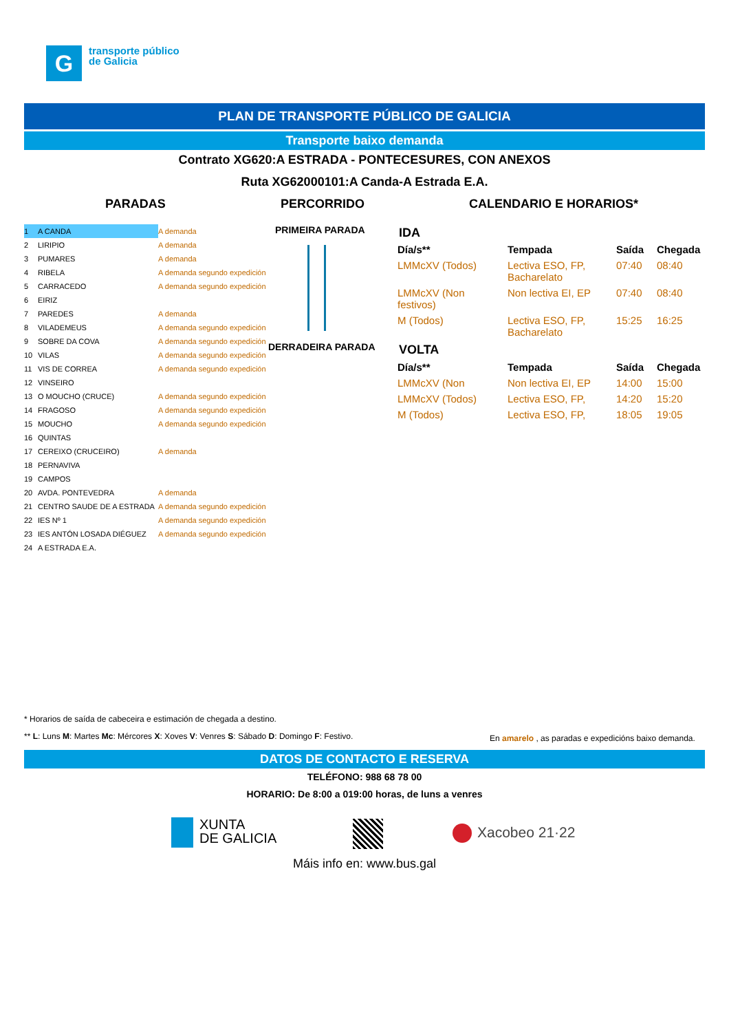G
transporte público
de Galicia
PLAN DE TRANSPORTE PÚBLICO DE GALICIA
Transporte baixo demanda
Contrato XG620:A ESTRADA - PONTECESURES, CON ANEXOS
Ruta XG62000101:A Canda-A Estrada E.A.
PARADAS PERCORRIDO CALENDARIO E HORARIOS*
| 1 | A CANDA | A demanda |
| 2 | LIRIPIO | A demanda |
| 3 | PUMARES | A demanda |
| 4 | RIBELA | A demanda segundo expedición |
| 5 | CARRACEDO | A demanda segundo expedición |
| 6 | EIRIZ | |
| 7 | PAREDES | A demanda |
| 8 | VILADEMEUS | A demanda segundo expedición |
| 9 | SOBRE DA COVA | A demanda segundo expedición |
| 10 | VILAS | A demanda segundo expedición |
| 11 | VIS DE CORREA | A demanda segundo expedición |
| 12 | VINSEIRO | |
| 13 | O MOUCHO (CRUCE) | A demanda segundo expedición |
| 14 | FRAGOSO | A demanda segundo expedición |
| 15 | MOUCHO | A demanda segundo expedición |
| 16 | QUINTAS | |
| 17 | CEREIXO (CRUCEIRO) | A demanda |
| 18 | PERNAVIVA | |
| 19 | CAMPOS | |
| 20 | AVDA. PONTEVEDRA | A demanda |
| 21 | CENTRO SAUDE DE A ESTRADA | A demanda segundo expedición |
| 22 | IES Nº 1 | A demanda segundo expedición |
| 23 | IES ANTÓN LOSADA DIÉGUEZ | A demanda segundo expedición |
| 24 | A ESTRADA E.A. | |
PRIMEIRA PARADA
DERRADEIRA PARADA
IDA
| Día/s** | Tempada | Saída | Chegada |
| --- | --- | --- | --- |
| LMMcXV (Todos) | Lectiva ESO, FP, Bacharelato | 07:40 | 08:40 |
| LMMcXV (Non festivos) | Non lectiva EI, EP | 07:40 | 08:40 |
| M (Todos) | Lectiva ESO, FP, Bacharelato | 15:25 | 16:25 |
VOLTA
| Día/s** | Tempada | Saída | Chegada |
| --- | --- | --- | --- |
| LMMcXV (Non | Non lectiva EI, EP | 14:00 | 15:00 |
| LMMcXV (Todos) | Lectiva ESO, FP, | 14:20 | 15:20 |
| M (Todos) | Lectiva ESO, FP, | 18:05 | 19:05 |
* Horarios de saída de cabeceira e estimación de chegada a destino.
** L: Luns M: Martes Mc: Mércores X: Xoves V: Venres S: Sábado D: Domingo F: Festivo.
En amarelo , as paradas e expedicións baixo demanda.
DATOS DE CONTACTO E RESERVA
TELÉFONO: 988 68 78 00
HORARIO: De 8:00 a 019:00 horas, de luns a venres
XUNTA
DE GALICIA
Xacobeo 21·22
Máis info en: www.bus.gal